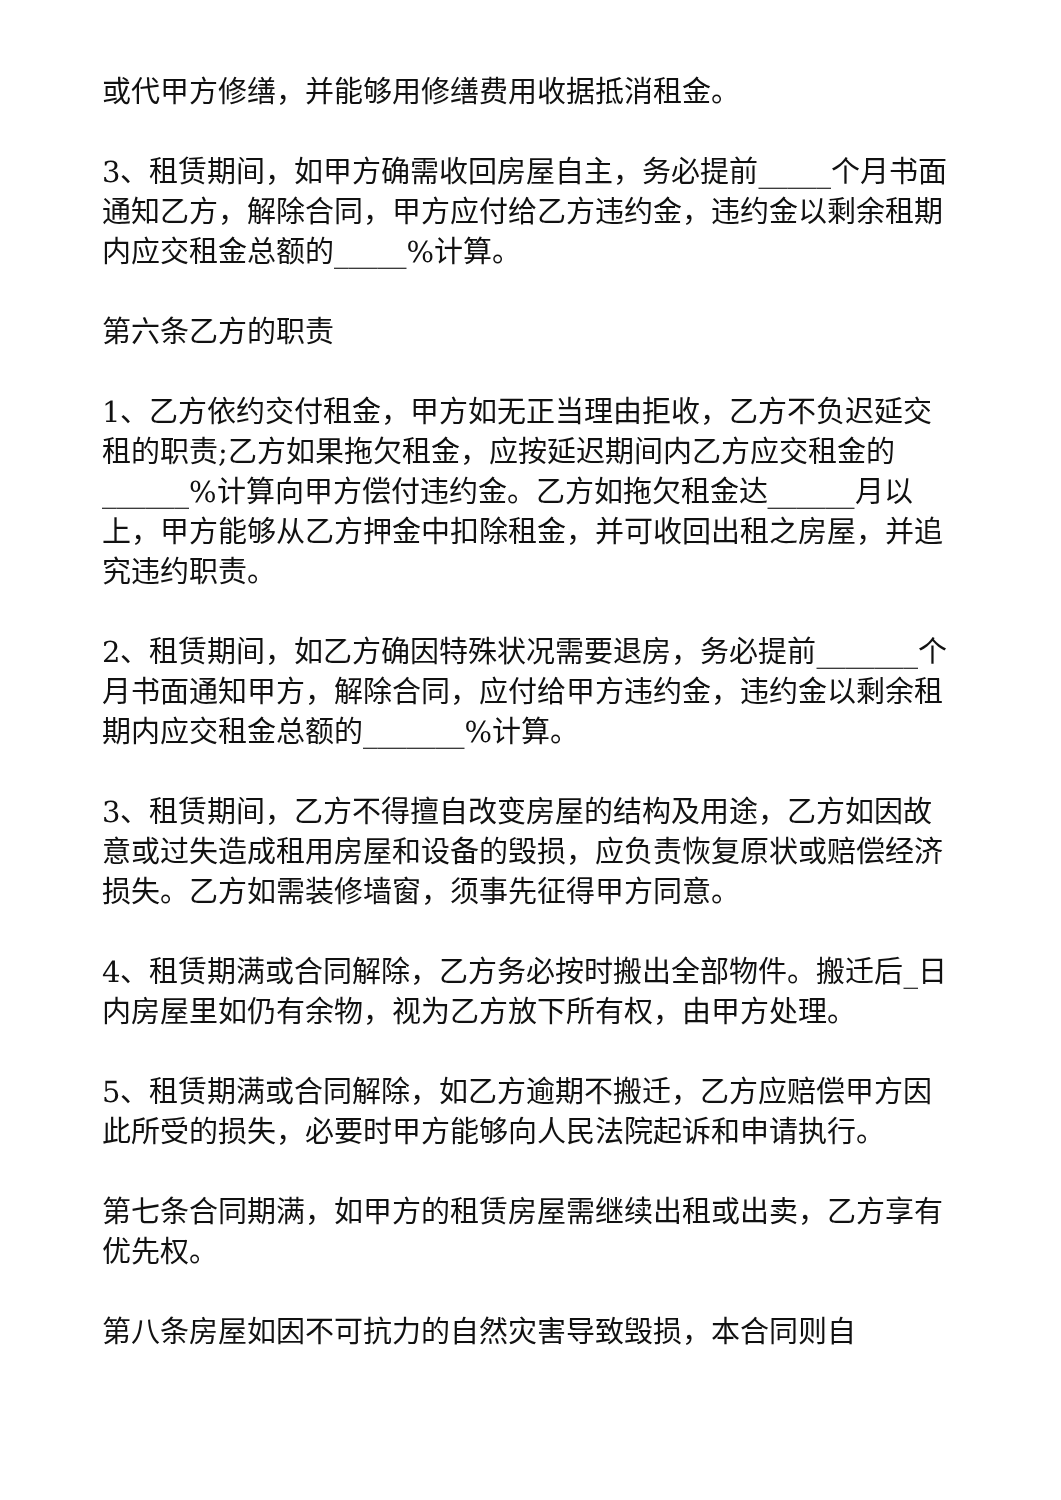或代甲方修缮，并能够用修缮费用收据抵消租金。
3、租赁期间，如甲方确需收回房屋自主，务必提前_____个月书面通知乙方，解除合同，甲方应付给乙方违约金，违约金以剩余租期内应交租金总额的_____%计算。
第六条乙方的职责
1、乙方依约交付租金，甲方如无正当理由拒收，乙方不负迟延交租的职责;乙方如果拖欠租金，应按延迟期间内乙方应交租金的______%计算向甲方偿付违约金。乙方如拖欠租金达______月以上，甲方能够从乙方押金中扣除租金，并可收回出租之房屋，并追究违约职责。
2、租赁期间，如乙方确因特殊状况需要退房，务必提前_______个月书面通知甲方，解除合同，应付给甲方违约金，违约金以剩余租期内应交租金总额的_______%计算。
3、租赁期间，乙方不得擅自改变房屋的结构及用途，乙方如因故意或过失造成租用房屋和设备的毁损，应负责恢复原状或赔偿经济损失。乙方如需装修墙窗，须事先征得甲方同意。
4、租赁期满或合同解除，乙方务必按时搬出全部物件。搬迁后_日内房屋里如仍有余物，视为乙方放下所有权，由甲方处理。
5、租赁期满或合同解除，如乙方逾期不搬迁，乙方应赔偿甲方因此所受的损失，必要时甲方能够向人民法院起诉和申请执行。
第七条合同期满，如甲方的租赁房屋需继续出租或出卖，乙方享有优先权。
第八条房屋如因不可抗力的自然灾害导致毁损，本合同则自